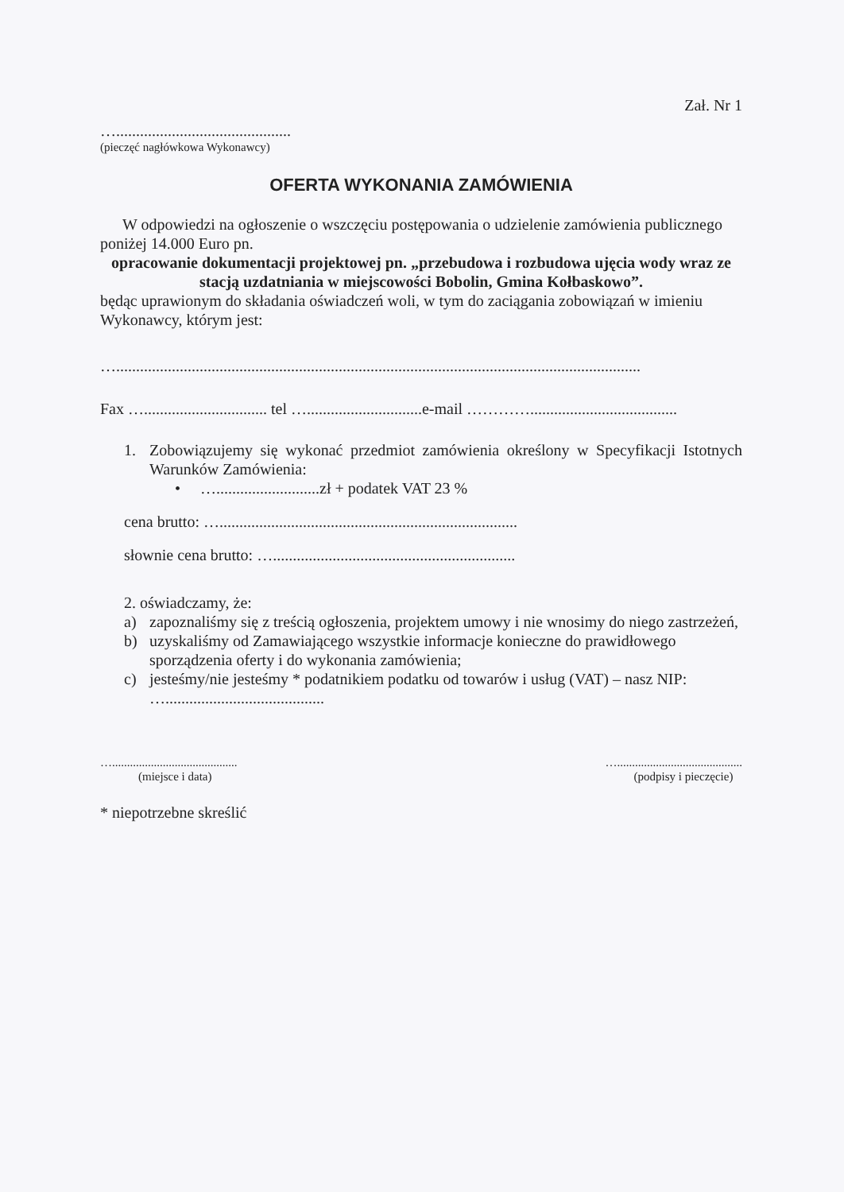Zał. Nr 1
…............................................
(pieczęć nagłówkowa Wykonawcy)
OFERTA WYKONANIA ZAMÓWIENIA
W odpowiedzi na ogłoszenie o wszczęciu postępowania o udzielenie zamówienia publicznego poniżej 14.000 Euro pn.
opracowanie dokumentacji projektowej pn. „przebudowa i rozbudowa ujęcia wody wraz ze stacją uzdatniania w miejscowości Bobolin, Gmina Kołbaskowo”.
będąc uprawionym do składania oświadczeń woli, w tym do zaciągania zobowiązań w imieniu Wykonawcy, którym jest:
…....................................................................................................................................
Fax …............................... tel ….............................e-mail ………….....................................
1. Zobowiązujemy się wykonać przedmiot zamówienia określony w Specyfikacji Istotnych Warunków Zamówienia:
• …..........................zł + podatek VAT 23 %
cena brutto: …...........................................................................
słownie cena brutto: ….............................................................
2. oświadczamy, że:
a) zapoznaliśmy się z treścią ogłoszenia, projektem umowy i nie wnosimy do niego zastrzeżeń,
b) uzyskaliśmy od Zamawiającego wszystkie informacje konieczne do prawidłowego sporządzenia oferty i do wykonania zamówienia;
c) jesteśmy/nie jesteśmy * podatnikiem podatku od towarów i usług (VAT) – nasz NIP: …........................................
…..........................................
(miejsce i data)
…..........................................
(podpisy i pieczęcie)
* niepotrzebne skreślić